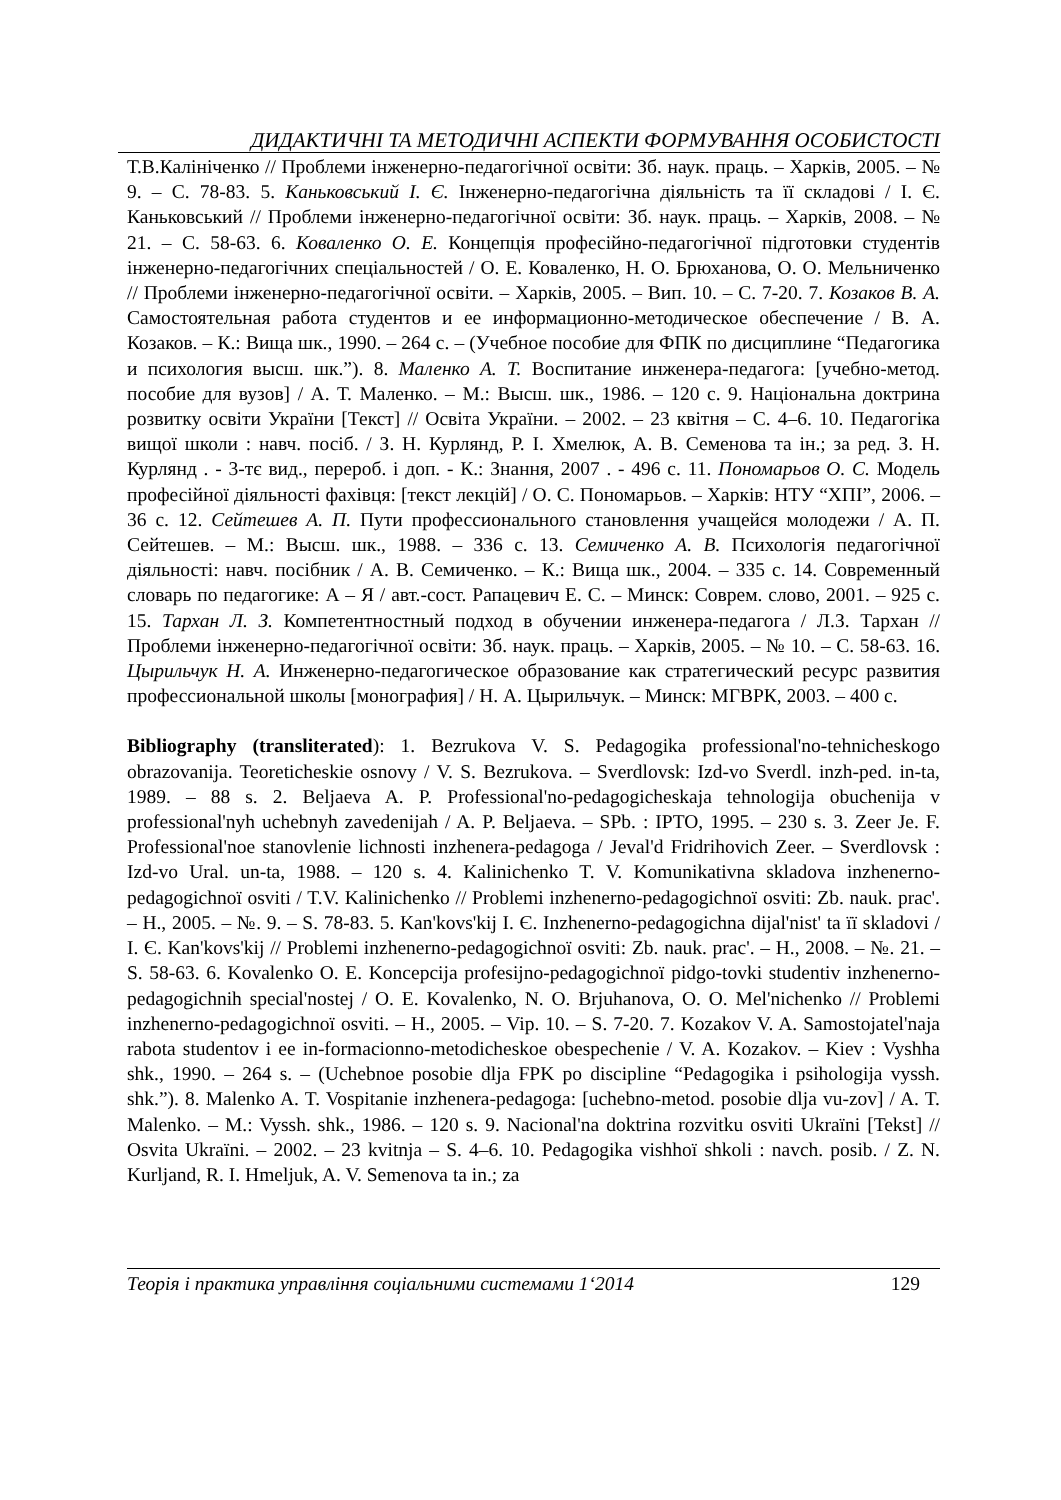ДИДАКТИЧНІ ТА МЕТОДИЧНІ АСПЕКТИ ФОРМУВАННЯ ОСОБИСТОСТІ
Т.В.Калініченко // Проблеми інженерно-педагогічної освіти: Зб. наук. праць. – Харків, 2005. – № 9. – С. 78-83. 5. Каньковський І. Є. Інженерно-педагогічна діяльність та її складові / І. Є. Каньковський // Проблеми інженерно-педагогічної освіти: Зб. наук. праць. – Харків, 2008. – № 21. – С. 58-63. 6. Коваленко О. Е. Концепція професійно-педагогічної підготовки студентів інженерно-педагогічних спеціальностей / О. Е. Коваленко, Н. О. Брюханова, О. О. Мельниченко // Проблеми інженерно-педагогічної освіти. – Харків, 2005. – Вип. 10. – С. 7-20. 7. Козаков В. А. Самостоятельная работа студентов и ее информационно-методическое обеспечение / В. А. Козаков. – К.: Вища шк., 1990. – 264 с. – (Учебное пособие для ФПК по дисциплине “Педагогика и психология высш. шк.”). 8. Маленко А. Т. Воспитание инженера-педагога: [учебно-метод. пособие для вузов] / А. Т. Маленко. – М.: Высш. шк., 1986. – 120 с. 9. Національна доктрина розвитку освіти України [Текст] // Освіта України. – 2002. – 23 квітня – С. 4–6. 10. Педагогіка вищої школи : навч. посіб. / З. Н. Курлянд, Р. І. Хмелюк, А. В. Семенова та ін.; за ред. З. Н. Курлянд . - 3-тє вид., перероб. і доп. - К.: Знання, 2007 . - 496 с. 11. Пономарьов О. С. Модель професійної діяльності фахівця: [текст лекцій] / О. С. Пономарьов. – Харків: НТУ “ХПІ”, 2006. – 36 с. 12. Сейтешев А. П. Пути профессионального становлення учащейся молодежи / А. П. Сейтешев. – М.: Высш. шк., 1988. – 336 с. 13. Семиченко А. В. Психологія педагогічної діяльності: навч. посібник / А. В. Семиченко. – К.: Вища шк., 2004. – 335 с. 14. Современный словарь по педагогике: А – Я / авт.-сост. Рапацевич Е. С. – Минск: Соврем. слово, 2001. – 925 с. 15. Тархан Л. З. Компетентностный подход в обучении инженера-педагога / Л.З. Тархан // Проблеми інженерно-педагогічної освіти: Зб. наук. праць. – Харків, 2005. – № 10. – С. 58-63. 16. Цырильчук Н. А. Инженерно-педагогическое образование как стратегический ресурс развития профессиональной школы [монография] / Н. А. Цырильчук. – Минск: МГВРК, 2003. – 400 с.
Bibliography (transliterated): 1. Bezrukova V. S. Pedagogika professional'no-tehnicheskogo obrazovanija. Teoreticheskie osnovy / V. S. Bezrukova. – Sverdlovsk: Izd-vo Sverdl. inzh-ped. in-ta, 1989. – 88 s. 2. Beljaeva A. P. Professional'no-pedagogicheskaja tehnologija obuchenija v professional'nyh uchebnyh zavedenijah / A. P. Beljaeva. – SPb. : IPTO, 1995. – 230 s. 3. Zeer Je. F. Professional'noe stanovlenie lichnosti inzhenera-pedagoga / Jeval'd Fridrihovich Zeer. – Sverdlovsk : Izd-vo Ural. un-ta, 1988. – 120 s. 4. Kalinichenko T. V. Komunikativna skladova inzhenerno-pedagogichnoï osviti / T.V. Kalinichenko // Problemi inzhenerno-pedagogichnoï osviti: Zb. nauk. prac'. – H., 2005. – №. 9. – S. 78-83. 5. Kan'kovs'kij I. Є. Inzhenerno-pedagogichna dijal'nist' ta її skladovi / I. Є. Kan'kovs'kij // Problemi inzhenerno-pedagogichnoï osviti: Zb. nauk. prac'. – H., 2008. – №. 21. – S. 58-63. 6. Kovalenko O. E. Koncepcija profesijno-pedagogichnoï pidgo-tovki studentiv inzhenerno-pedagogichnih special'nostej / O. E. Kovalenko, N. O. Brjuhanova, O. O. Mel'nichenko // Problemi inzhenerno-pedagogichnoï osviti. – H., 2005. – Vip. 10. – S. 7-20. 7. Kozakov V. A. Samostojatel'naja rabota studentov i ee in-formacionno-metodicheskoe obespechenie / V. A. Kozakov. – Kiev : Vyshha shk., 1990. – 264 s. – (Uchebnoe posobie dlja FPK po discipline “Pedagogika i psihologija vyssh. shk.”). 8. Malenko A. T. Vospitanie inzhenera-pedagoga: [uchebno-metod. posobie dlja vu-zov] / A. T. Malenko. – M.: Vyssh. shk., 1986. – 120 s. 9. Nacional'na doktrina rozvitku osviti Ukraïni [Tekst] // Osvita Ukraïni. – 2002. – 23 kvitnja – S. 4–6. 10. Pedagogika vishhoï shkoli : navch. posib. / Z. N. Kurljand, R. I. Hmeljuk, A. V. Semenova ta in.; za
Теорія і практика управління соціальними системами 1‘2014 129